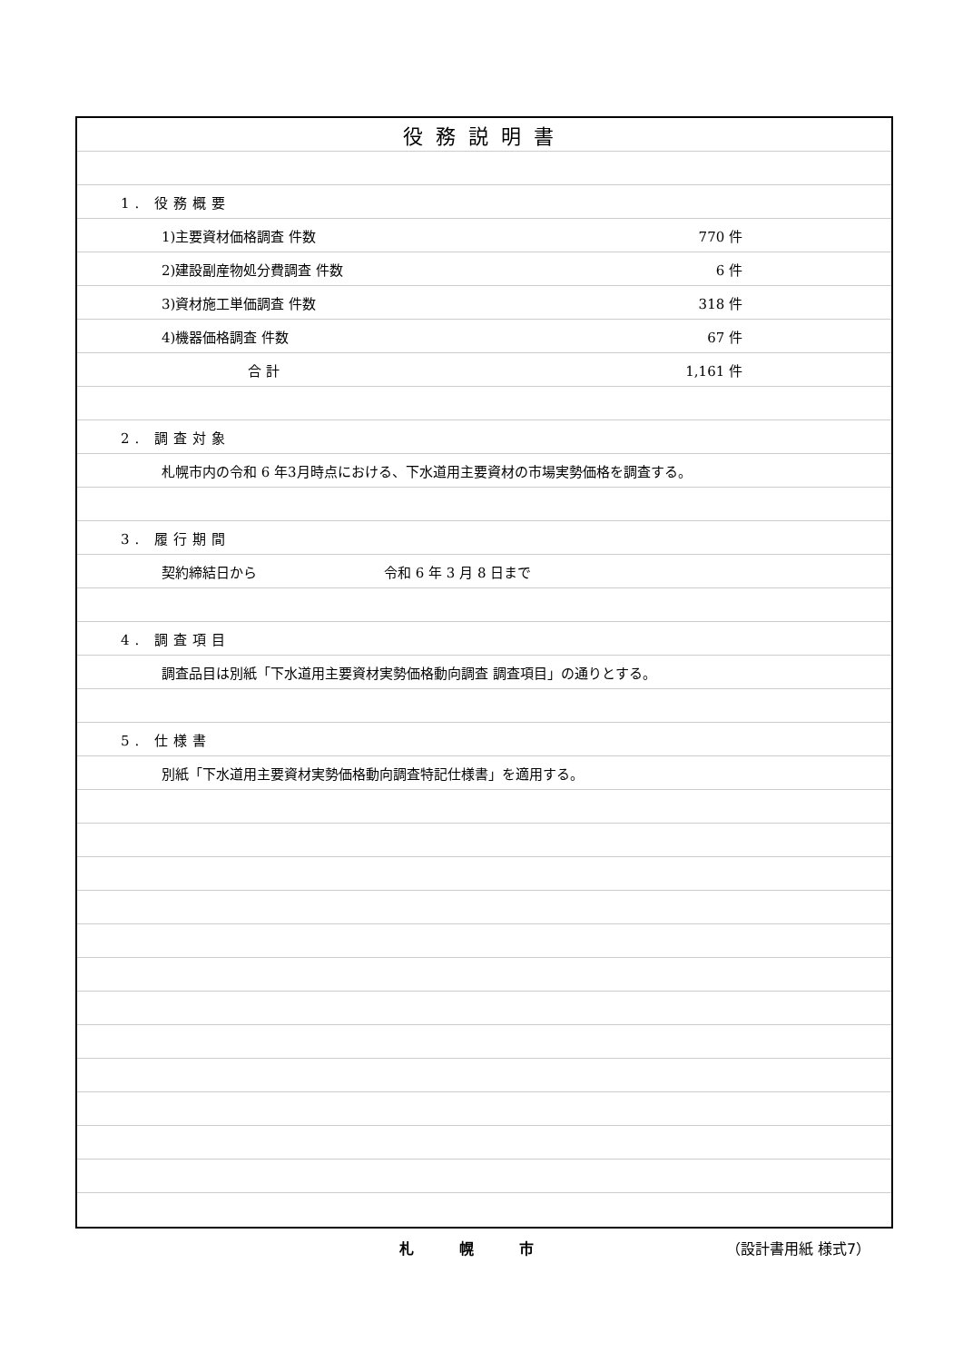役務説明書
1. 役務概要
1)主要資材価格調査 件数 770 件
2)建設副産物処分費調査 件数 6 件
3)資材施工単価調査 件数 318 件
4)機器価格調査 件数 67 件
合 計 1,161 件
2. 調査対象
札幌市内の令和 6 年3月時点における、下水道用主要資材の市場実勢価格を調査する。
3. 履行期間
契約締結日から 令和 6 年 3 月 8 日まで
4. 調査項目
調査品目は別紙「下水道用主要資材実勢価格動向調査 調査項目」の通りとする。
5. 仕様書
別紙「下水道用主要資材実勢価格動向調査特記仕様書」を適用する。
札幌市 （設計書用紙 様式7）